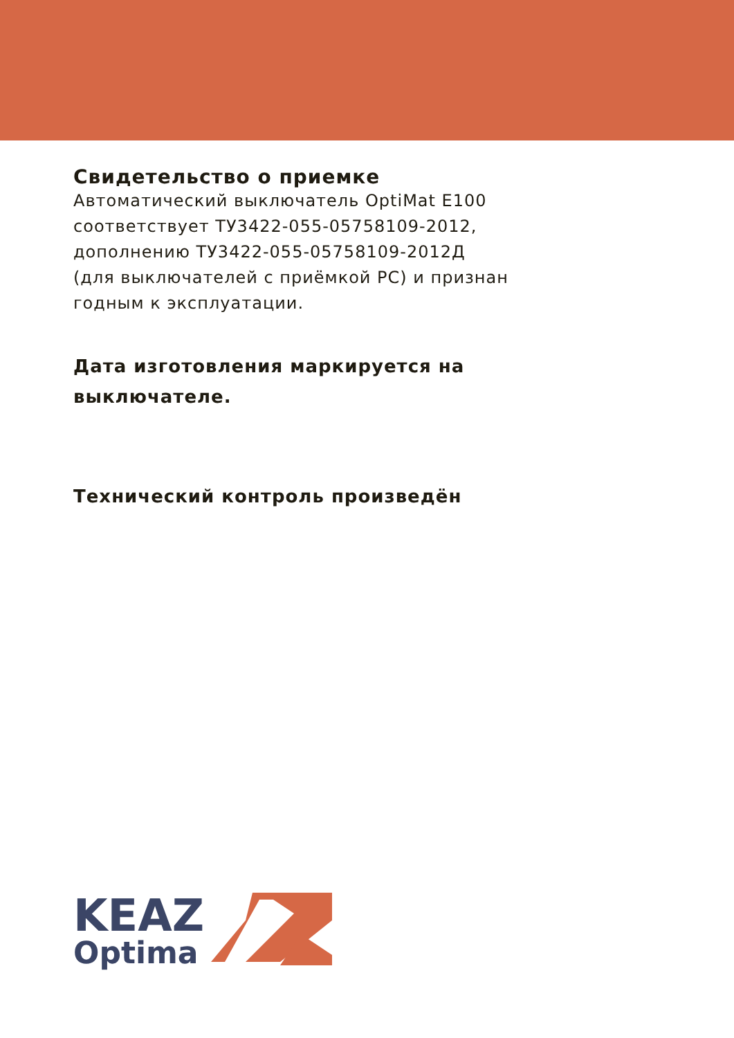Свидетельство о приемке
Автоматический выключатель OptiMat E100
соответствует ТУ3422-055-05758109-2012,
дополнению ТУ3422-055-05758109-2012Д
(для выключателей с приёмкой РС) и признан
годным к эксплуатации.
Дата изготовления маркируется на
выключателе.
Технический контроль произведён
KEAZ
Optima